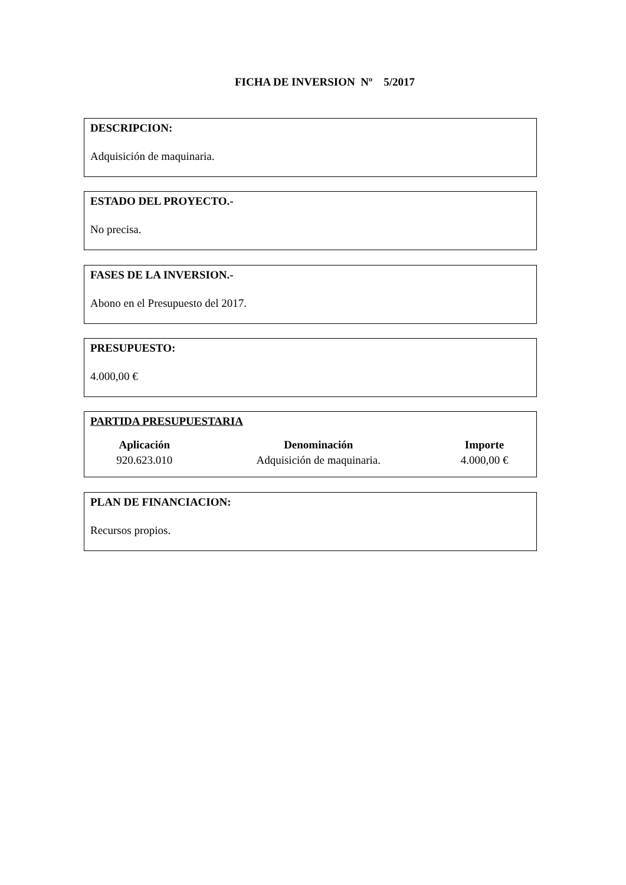FICHA DE INVERSION Nº 5/2017
DESCRIPCION:
Adquisición de maquinaria.
ESTADO DEL PROYECTO.-
No precisa.
FASES DE LA INVERSION.-
Abono en el Presupuesto del 2017.
PRESUPUESTO:
4.000,00 €
PARTIDA PRESUPUESTARIA
| Aplicación | Denominación | Importe |
| --- | --- | --- |
| 920.623.010 | Adquisición de maquinaria. | 4.000,00 € |
PLAN DE FINANCIACION:
Recursos propios.